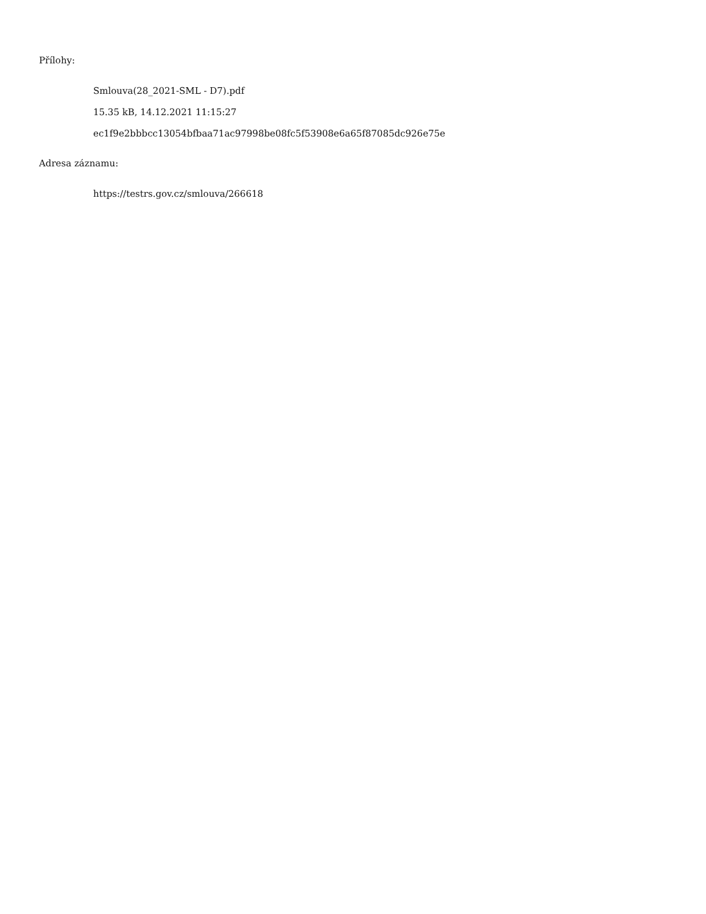Přílohy:
Smlouva(28_2021-SML - D7).pdf
15.35 kB, 14.12.2021 11:15:27
ec1f9e2bbbcc13054bfbaa71ac97998be08fc5f53908e6a65f87085dc926e75e
Adresa záznamu:
https://testrs.gov.cz/smlouva/266618